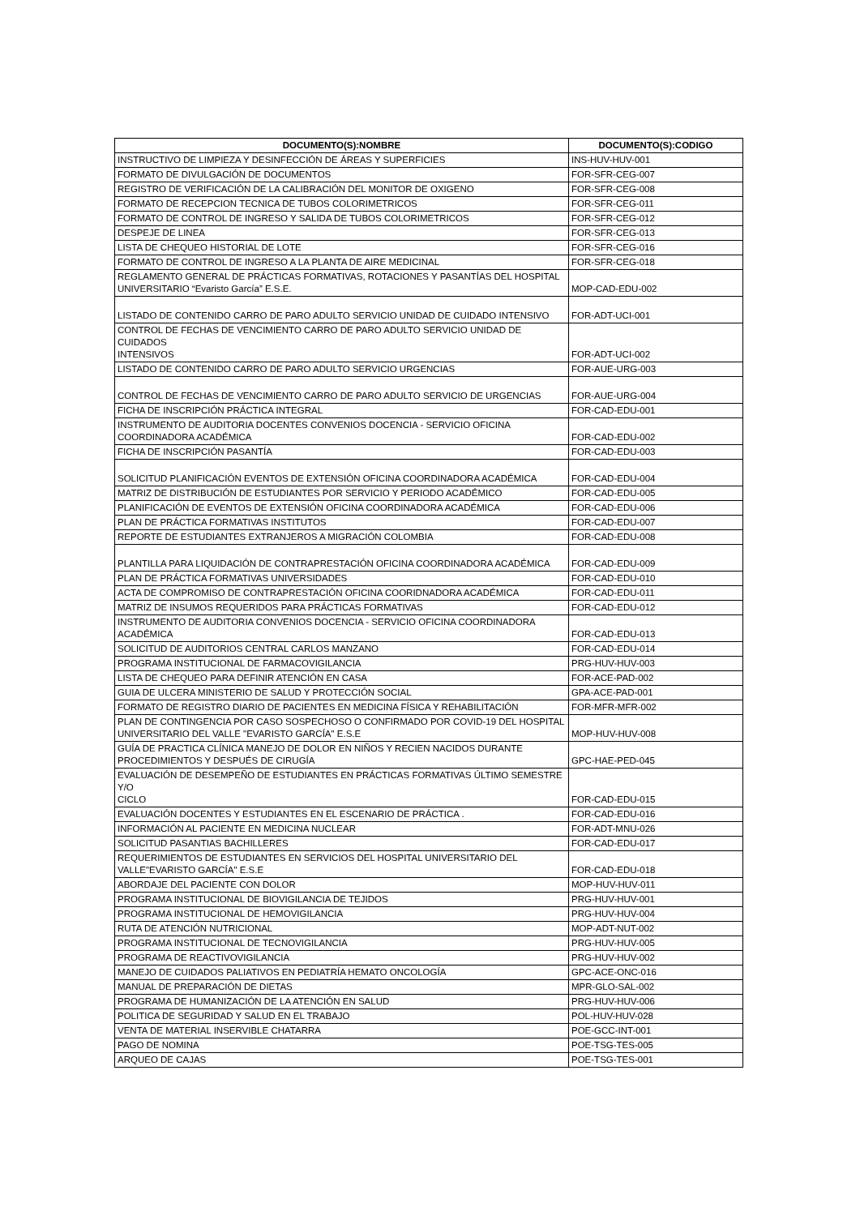| DOCUMENTO(S):NOMBRE | DOCUMENTO(S):CODIGO |
| --- | --- |
| INSTRUCTIVO DE LIMPIEZA Y DESINFECCIÓN DE ÁREAS Y SUPERFICIES | INS-HUV-HUV-001 |
| FORMATO DE DIVULGACIÓN DE DOCUMENTOS | FOR-SFR-CEG-007 |
| REGISTRO DE VERIFICACIÓN DE LA CALIBRACIÓN DEL MONITOR DE OXIGENO | FOR-SFR-CEG-008 |
| FORMATO DE RECEPCION TECNICA DE TUBOS COLORIMETRICOS | FOR-SFR-CEG-011 |
| FORMATO DE CONTROL DE INGRESO Y SALIDA DE TUBOS COLORIMETRICOS | FOR-SFR-CEG-012 |
| DESPEJE DE LINEA | FOR-SFR-CEG-013 |
| LISTA DE CHEQUEO HISTORIAL DE LOTE | FOR-SFR-CEG-016 |
| FORMATO DE CONTROL DE INGRESO A LA PLANTA DE AIRE MEDICINAL | FOR-SFR-CEG-018 |
| REGLAMENTO GENERAL DE PRÁCTICAS FORMATIVAS, ROTACIONES Y PASANTÍAS DEL HOSPITAL UNIVERSITARIO “Evaristo García” E.S.E. | MOP-CAD-EDU-002 |
| LISTADO DE CONTENIDO CARRO DE PARO ADULTO SERVICIO UNIDAD DE CUIDADO INTENSIVO | FOR-ADT-UCI-001 |
| CONTROL DE FECHAS DE VENCIMIENTO CARRO DE PARO ADULTO SERVICIO UNIDAD DE CUIDADOS INTENSIVOS | FOR-ADT-UCI-002 |
| LISTADO DE CONTENIDO CARRO DE PARO ADULTO SERVICIO URGENCIAS | FOR-AUE-URG-003 |
| CONTROL DE FECHAS DE VENCIMIENTO CARRO DE PARO ADULTO SERVICIO DE URGENCIAS | FOR-AUE-URG-004 |
| FICHA DE INSCRIPCIÓN PRÁCTICA INTEGRAL | FOR-CAD-EDU-001 |
| INSTRUMENTO DE AUDITORIA DOCENTES CONVENIOS DOCENCIA - SERVICIO OFICINA COORDINADORA ACADÉMICA | FOR-CAD-EDU-002 |
| FICHA DE INSCRIPCIÓN PASANTÍA | FOR-CAD-EDU-003 |
| SOLICITUD PLANIFICACIÓN EVENTOS DE EXTENSIÓN OFICINA COORDINADORA ACADÉMICA | FOR-CAD-EDU-004 |
| MATRIZ DE DISTRIBUCIÓN DE ESTUDIANTES POR SERVICIO Y PERIODO ACADÉMICO | FOR-CAD-EDU-005 |
| PLANIFICACIÓN DE EVENTOS DE EXTENSIÓN OFICINA COORDINADORA ACADÉMICA | FOR-CAD-EDU-006 |
| PLAN DE PRÁCTICA FORMATIVAS INSTITUTOS | FOR-CAD-EDU-007 |
| REPORTE DE ESTUDIANTES EXTRANJEROS A MIGRACIÓN COLOMBIA | FOR-CAD-EDU-008 |
| PLANTILLA PARA LIQUIDACIÓN DE CONTRAPRESTACIÓN OFICINA COORDINADORA ACADÉMICA | FOR-CAD-EDU-009 |
| PLAN DE PRÁCTICA FORMATIVAS UNIVERSIDADES | FOR-CAD-EDU-010 |
| ACTA DE COMPROMISO DE CONTRAPRESTACIÓN OFICINA COORIDNADORA ACADÉMICA | FOR-CAD-EDU-011 |
| MATRIZ DE INSUMOS REQUERIDOS PARA PRÁCTICAS FORMATIVAS | FOR-CAD-EDU-012 |
| INSTRUMENTO DE AUDITORIA CONVENIOS DOCENCIA - SERVICIO OFICINA COORDINADORA ACADÉMICA | FOR-CAD-EDU-013 |
| SOLICITUD DE AUDITORIOS CENTRAL CARLOS MANZANO | FOR-CAD-EDU-014 |
| PROGRAMA INSTITUCIONAL DE FARMACOVIGILANCIA | PRG-HUV-HUV-003 |
| LISTA DE CHEQUEO PARA DEFINIR ATENCIÓN EN CASA | FOR-ACE-PAD-002 |
| GUIA DE ULCERA MINISTERIO DE SALUD Y PROTECCIÓN SOCIAL | GPA-ACE-PAD-001 |
| FORMATO DE REGISTRO DIARIO DE PACIENTES EN MEDICINA FÍSICA Y REHABILITACIÓN | FOR-MFR-MFR-002 |
| PLAN DE CONTINGENCIA POR CASO SOSPECHOSO O CONFIRMADO POR COVID-19 DEL HOSPITAL UNIVERSITARIO DEL VALLE "EVARISTO GARCÍA" E.S.E | MOP-HUV-HUV-008 |
| GUÍA DE PRACTICA CLÍNICA MANEJO DE DOLOR EN NIÑOS Y RECIEN NACIDOS DURANTE PROCEDIMIENTOS Y DESPUÉS DE CIRUGÍA | GPC-HAE-PED-045 |
| EVALUACIÓN DE DESEMPEÑO DE ESTUDIANTES EN PRÁCTICAS FORMATIVAS ÚLTIMO SEMESTRE Y/O CICLO | FOR-CAD-EDU-015 |
| EVALUACIÓN DOCENTES Y ESTUDIANTES EN EL ESCENARIO DE PRÁCTICA . | FOR-CAD-EDU-016 |
| INFORMACIÓN AL PACIENTE EN MEDICINA NUCLEAR | FOR-ADT-MNU-026 |
| SOLICITUD PASANTIAS BACHILLERES | FOR-CAD-EDU-017 |
| REQUERIMIENTOS DE ESTUDIANTES EN SERVICIOS DEL HOSPITAL UNIVERSITARIO DEL VALLE"EVARISTO GARCÍA" E.S.E | FOR-CAD-EDU-018 |
| ABORDAJE DEL PACIENTE CON DOLOR | MOP-HUV-HUV-011 |
| PROGRAMA INSTITUCIONAL DE BIOVIGILANCIA DE TEJIDOS | PRG-HUV-HUV-001 |
| PROGRAMA INSTITUCIONAL DE HEMOVIGILANCIA | PRG-HUV-HUV-004 |
| RUTA DE ATENCIÓN NUTRICIONAL | MOP-ADT-NUT-002 |
| PROGRAMA INSTITUCIONAL DE TECNOVIGILANCIA | PRG-HUV-HUV-005 |
| PROGRAMA DE REACTIVOVIGILANCIA | PRG-HUV-HUV-002 |
| MANEJO DE CUIDADOS PALIATIVOS EN PEDIATRÍA HEMATO ONCOLOGÍA | GPC-ACE-ONC-016 |
| MANUAL DE PREPARACIÓN DE DIETAS | MPR-GLO-SAL-002 |
| PROGRAMA DE HUMANIZACIÓN DE LA ATENCIÓN EN SALUD | PRG-HUV-HUV-006 |
| POLITICA DE SEGURIDAD Y SALUD EN EL TRABAJO | POL-HUV-HUV-028 |
| VENTA DE MATERIAL INSERVIBLE CHATARRA | POE-GCC-INT-001 |
| PAGO DE NOMINA | POE-TSG-TES-005 |
| ARQUEO DE CAJAS | POE-TSG-TES-001 |